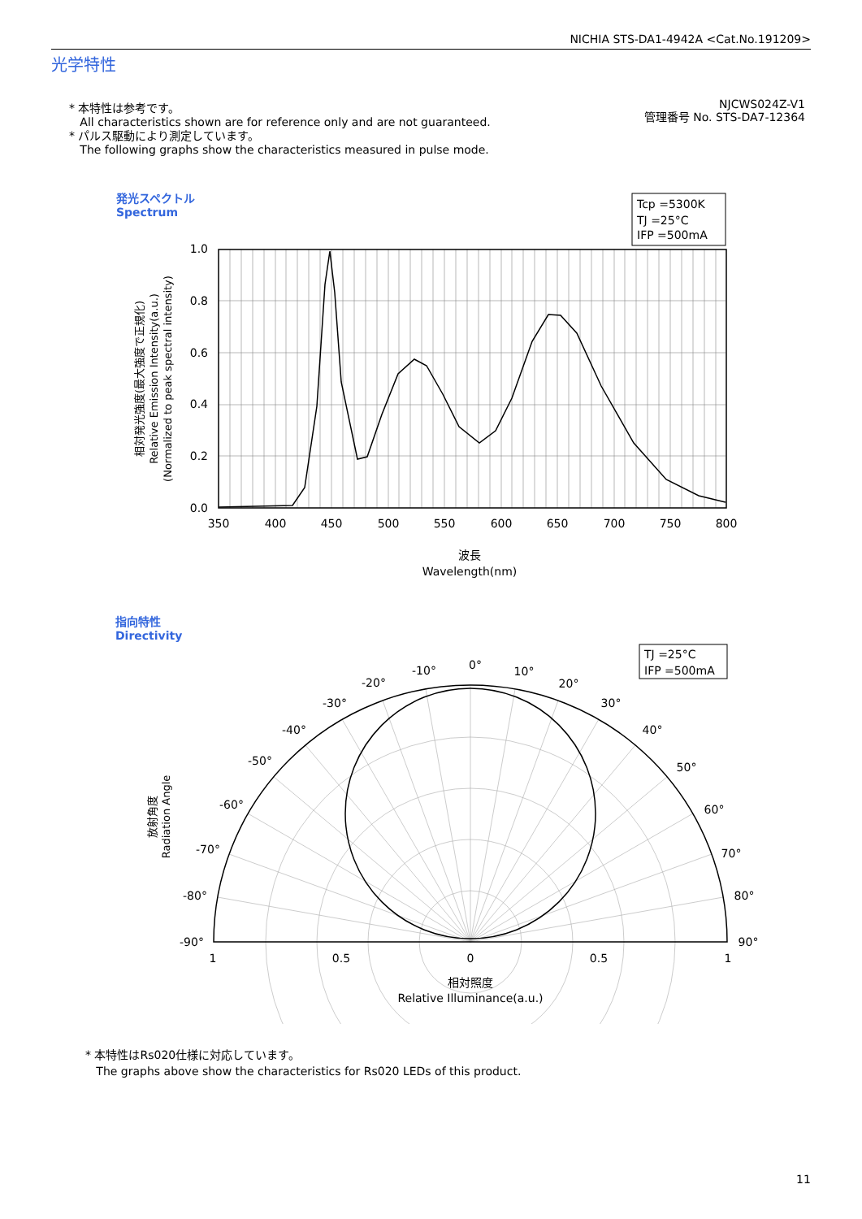NICHIA STS-DA1-4942A <Cat.No.191209>
光学特性
* 本特性は参考です。
All characteristics shown are for reference only and are not guaranteed.
* パルス駆動により測定しています。
The following graphs show the characteristics measured in pulse mode.
NJCWS024Z-V1
管理番号 No. STS-DA7-12364
発光スペクトル
Spectrum
Tcp =5300K
TJ =25°C
IFP =500mA
1.0
0.8
0.6
0.4
0.2
0.0
350
400
450
500
550
600
650
700
750
800
波長
Wavelength(nm)
相対発光強度(最大強度で正規化)
Relative Emission Intensity(a.u.)
(Normalized to peak spectral intensity)
指向特性
Directivity
TJ =25°C
IFP =500mA
0°
-10°
10°
-20°
20°
-30°
30°
-40°
40°
-50°
50°
-60°
60°
-70°
70°
-80°
80°
-90°
90°
1
0.5
0
0.5
1
相対照度
Relative Illuminance(a.u.)
放射角度
Radiation Angle
* 本特性はRs020仕様に対応しています。
The graphs above show the characteristics for Rs020 LEDs of this product.
11